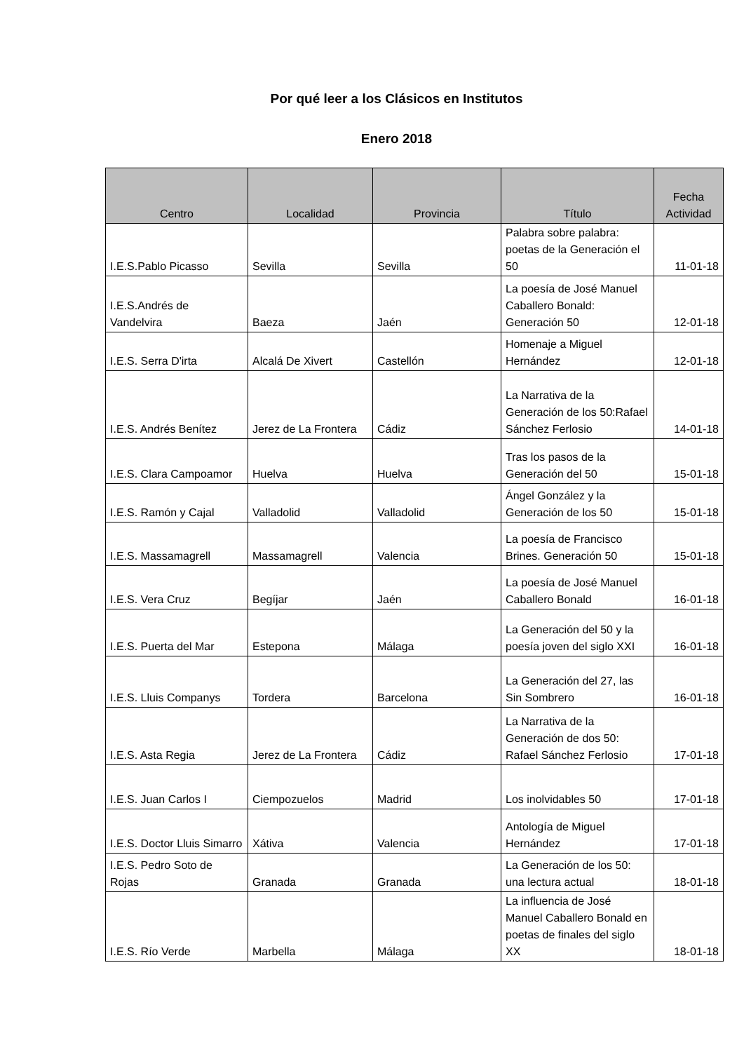Por qué leer a los Clásicos en Institutos
Enero 2018
| Centro | Localidad | Provincia | Título | Fecha Actividad |
| --- | --- | --- | --- | --- |
| I.E.S.Pablo Picasso | Sevilla | Sevilla | Palabra sobre palabra: poetas de la Generación el 50 | 11-01-18 |
| I.E.S.Andrés de Vandelvira | Baeza | Jaén | La poesía de José Manuel Caballero Bonald: Generación 50 | 12-01-18 |
| I.E.S. Serra D'irta | Alcalá De Xivert | Castellón | Homenaje a Miguel Hernández | 12-01-18 |
| I.E.S. Andrés Benítez | Jerez de La Frontera | Cádiz | La Narrativa de la Generación de los 50:Rafael Sánchez Ferlosio | 14-01-18 |
| I.E.S. Clara Campoamor | Huelva | Huelva | Tras los pasos de la Generación del 50 | 15-01-18 |
| I.E.S. Ramón y Cajal | Valladolid | Valladolid | Ángel González y la Generación de los 50 | 15-01-18 |
| I.E.S. Massamagrell | Massamagrell | Valencia | La poesía de Francisco Brines. Generación 50 | 15-01-18 |
| I.E.S. Vera Cruz | Begíjar | Jaén | La poesía de José Manuel Caballero Bonald | 16-01-18 |
| I.E.S. Puerta del Mar | Estepona | Málaga | La Generación del 50 y la poesía joven del siglo XXI | 16-01-18 |
| I.E.S. Lluis Companys | Tordera | Barcelona | La Generación del 27, las Sin Sombrero | 16-01-18 |
| I.E.S. Asta Regia | Jerez de La Frontera | Cádiz | La Narrativa de la Generación de dos 50: Rafael Sánchez Ferlosio | 17-01-18 |
| I.E.S. Juan Carlos I | Ciempozuelos | Madrid | Los inolvidables 50 | 17-01-18 |
| I.E.S. Doctor Lluis Simarro | Xátiva | Valencia | Antología de Miguel Hernández | 17-01-18 |
| I.E.S. Pedro Soto de Rojas | Granada | Granada | La Generación de los 50: una lectura actual | 18-01-18 |
| I.E.S. Río Verde | Marbella | Málaga | La influencia de José Manuel Caballero Bonald en poetas de finales del siglo XX | 18-01-18 |